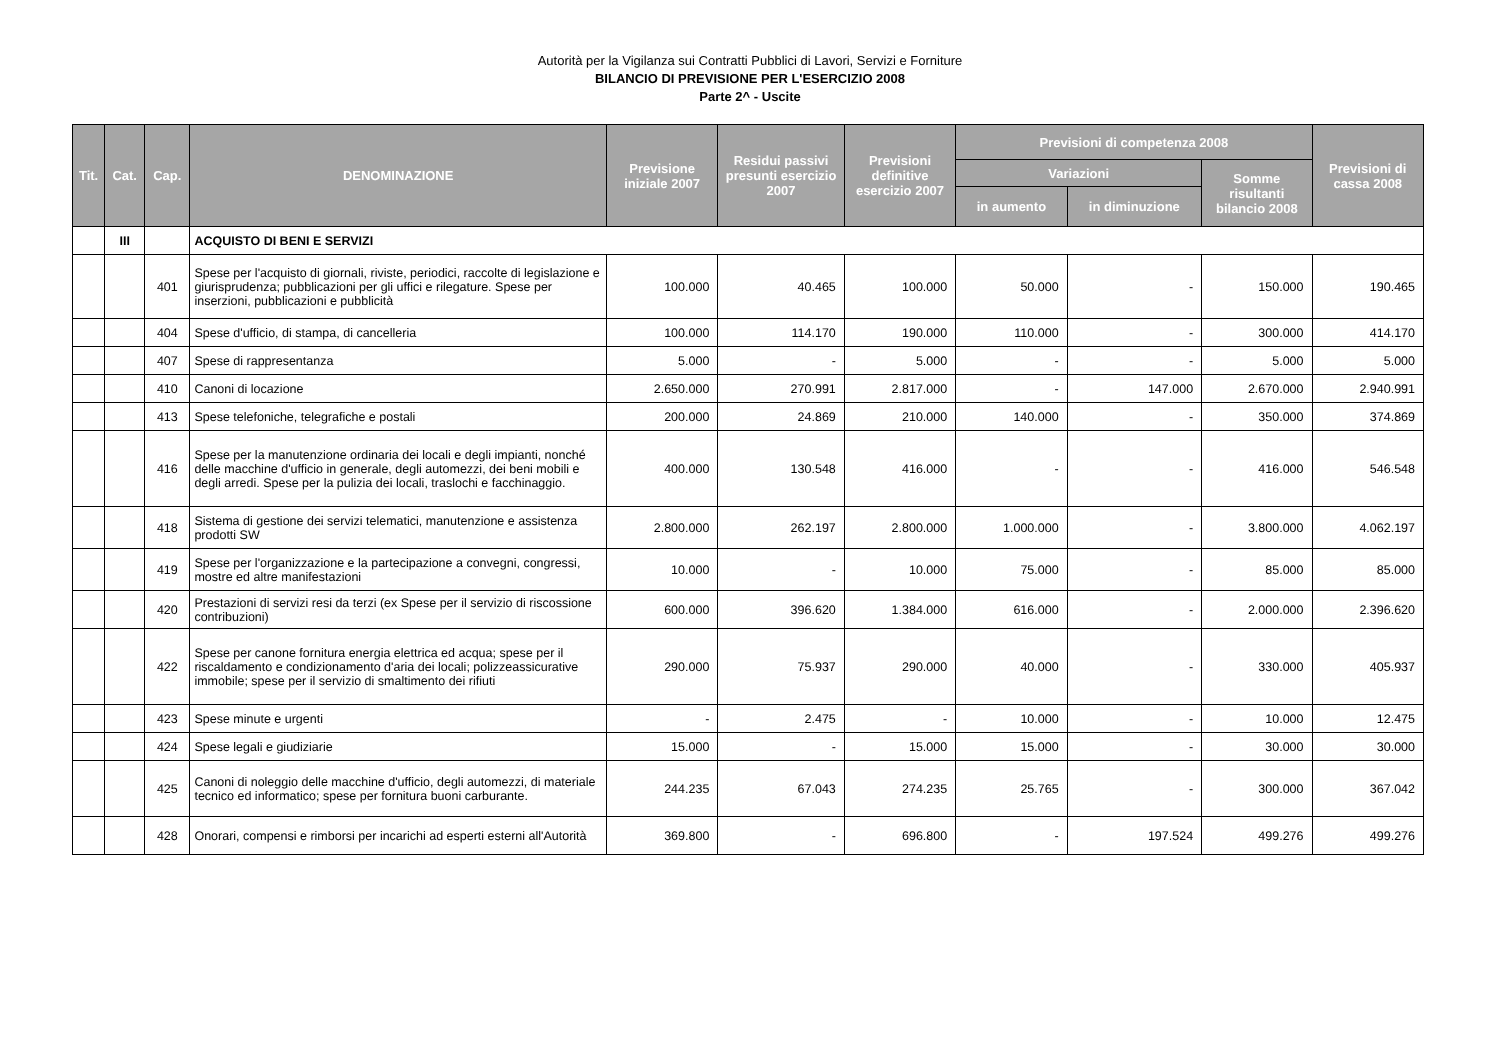Autorità per la Vigilanza sui Contratti Pubblici di Lavori, Servizi e Forniture
BILANCIO DI PREVISIONE PER L'ESERCIZIO 2008
Parte 2^ - Uscite
| Tit. | Cat. | Cap. | DENOMINAZIONE | Previsione iniziale 2007 | Residui passivi presunti esercizio 2007 | Previsioni definitive esercizio 2007 | Previsioni di competenza 2008 | | | Previsioni di cassa 2008 |
| --- | --- | --- | --- | --- | --- | --- | --- | --- | --- | --- |
| | | | | | | | Variazioni | | Somme risultanti bilancio 2008 | |
| | | | | | | | in aumento | in diminuzione | | |
| | III | | ACQUISTO DI BENI E SERVIZI | | | | | | | |
| | | 401 | Spese per l'acquisto di giornali, riviste, periodici, raccolte di legislazione e giurisprudenza; pubblicazioni per gli uffici e rilegature. Spese per inserzioni, pubblicazioni e pubblicità | 100.000 | 40.465 | 100.000 | 50.000 | - | 150.000 | 190.465 |
| | | 404 | Spese d'ufficio, di stampa, di cancelleria | 100.000 | 114.170 | 190.000 | 110.000 | - | 300.000 | 414.170 |
| | | 407 | Spese di rappresentanza | 5.000 | - | 5.000 | - | - | 5.000 | 5.000 |
| | | 410 | Canoni di locazione | 2.650.000 | 270.991 | 2.817.000 | - | 147.000 | 2.670.000 | 2.940.991 |
| | | 413 | Spese telefoniche, telegrafiche e postali | 200.000 | 24.869 | 210.000 | 140.000 | - | 350.000 | 374.869 |
| | | 416 | Spese per la manutenzione ordinaria dei locali e degli impianti, nonché delle macchine d'ufficio in generale, degli automezzi, dei beni mobili e degli arredi. Spese per la pulizia dei locali, traslochi e facchinaggio. | 400.000 | 130.548 | 416.000 | - | - | 416.000 | 546.548 |
| | | 418 | Sistema di gestione dei servizi telematici, manutenzione e assistenza prodotti SW | 2.800.000 | 262.197 | 2.800.000 | 1.000.000 | - | 3.800.000 | 4.062.197 |
| | | 419 | Spese per l'organizzazione e la partecipazione a convegni, congressi, mostre ed altre manifestazioni | 10.000 | - | 10.000 | 75.000 | - | 85.000 | 85.000 |
| | | 420 | Prestazioni di servizi resi da terzi (ex Spese per il servizio di riscossione contribuzioni) | 600.000 | 396.620 | 1.384.000 | 616.000 | - | 2.000.000 | 2.396.620 |
| | | 422 | Spese per canone fornitura energia elettrica ed acqua; spese per il riscaldamento e condizionamento d'aria dei locali; polizzeassicurative immobile; spese per il servizio di smaltimento dei rifiuti | 290.000 | 75.937 | 290.000 | 40.000 | - | 330.000 | 405.937 |
| | | 423 | Spese minute e urgenti | - | 2.475 | - | 10.000 | - | 10.000 | 12.475 |
| | | 424 | Spese legali e giudiziarie | 15.000 | - | 15.000 | 15.000 | - | 30.000 | 30.000 |
| | | 425 | Canoni di noleggio delle macchine d'ufficio, degli automezzi, di materiale tecnico ed informatico; spese per fornitura buoni carburante. | 244.235 | 67.043 | 274.235 | 25.765 | - | 300.000 | 367.042 |
| | | 428 | Onorari, compensi e rimborsi per incarichi ad esperti esterni all'Autorità | 369.800 | - | 696.800 | - | 197.524 | 499.276 | 499.276 |